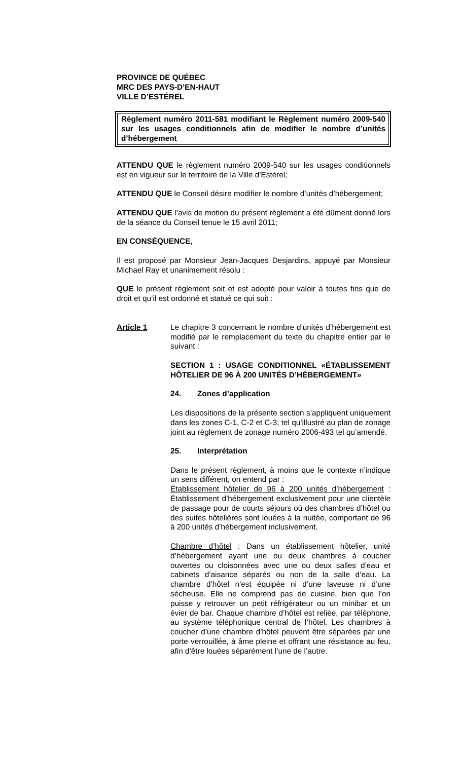PROVINCE DE QUÉBEC
MRC DES PAYS-D’EN-HAUT
VILLE D’ESTÉREL
Règlement numéro 2011-581 modifiant le Règlement numéro 2009-540 sur les usages conditionnels afin de modifier le nombre d’unités d’hébergement
ATTENDU QUE le règlement numéro 2009-540 sur les usages conditionnels est en vigueur sur le territoire de la Ville d’Estérel;
ATTENDU QUE le Conseil désire modifier le nombre d’unités d’hébergement;
ATTENDU QUE l’avis de motion du présent règlement a été dûment donné lors de la séance du Conseil tenue le 15 avril 2011;
EN CONSÉQUENCE,
Il est proposé par Monsieur Jean-Jacques Desjardins, appuyé par Monsieur Michael Ray et unanimement résolu :
QUE le présent règlement soit et est adopté pour valoir à toutes fins que de droit et qu’il est ordonné et statué ce qui suit :
Article 1 Le chapitre 3 concernant le nombre d’unités d’hébergement est modifié par le remplacement du texte du chapitre entier par le suivant :
SECTION 1 : USAGE CONDITIONNEL «ÉTABLISSEMENT HÔTELIER DE 96 À 200 UNITÉS D’HÉBERGEMENT»
24. Zones d’application
Les dispositions de la présente section s’appliquent uniquement dans les zones C-1, C-2 et C-3, tel qu’illustré au plan de zonage joint au règlement de zonage numéro 2006-493 tel qu’amendé.
25. Interprétation
Dans le présent règlement, à moins que le contexte n’indique un sens différent, on entend par :
Établissement hôtelier de 96 à 200 unités d’hébergement : Établissement d’hébergement exclusivement pour une clientèle de passage pour de courts séjours où des chambres d’hôtel ou des suites hôtelières sont louées à la nuitée, comportant de 96 à 200 unités d’hébergement inclusivement.
Chambre d’hôtel : Dans un établissement hôtelier, unité d’hébergement ayant une ou deux chambres à coucher ouvertes ou cloisonnées avec une ou deux salles d’eau et cabinets d’aisance séparés ou non de la salle d’eau. La chambre d’hôtel n’est équipée ni d’une laveuse ni d’une sécheuse. Elle ne comprend pas de cuisine, bien que l’on puisse y retrouver un petit réfrigérateur ou un minibar et un évier de bar. Chaque chambre d’hôtel est reliée, par téléphone, au système téléphonique central de l’hôtel. Les chambres à coucher d’une chambre d’hôtel peuvent être séparées par une porte verrouillée, à âme pleine et offrant une résistance au feu, afin d’être louées séparément l’une de l’autre.